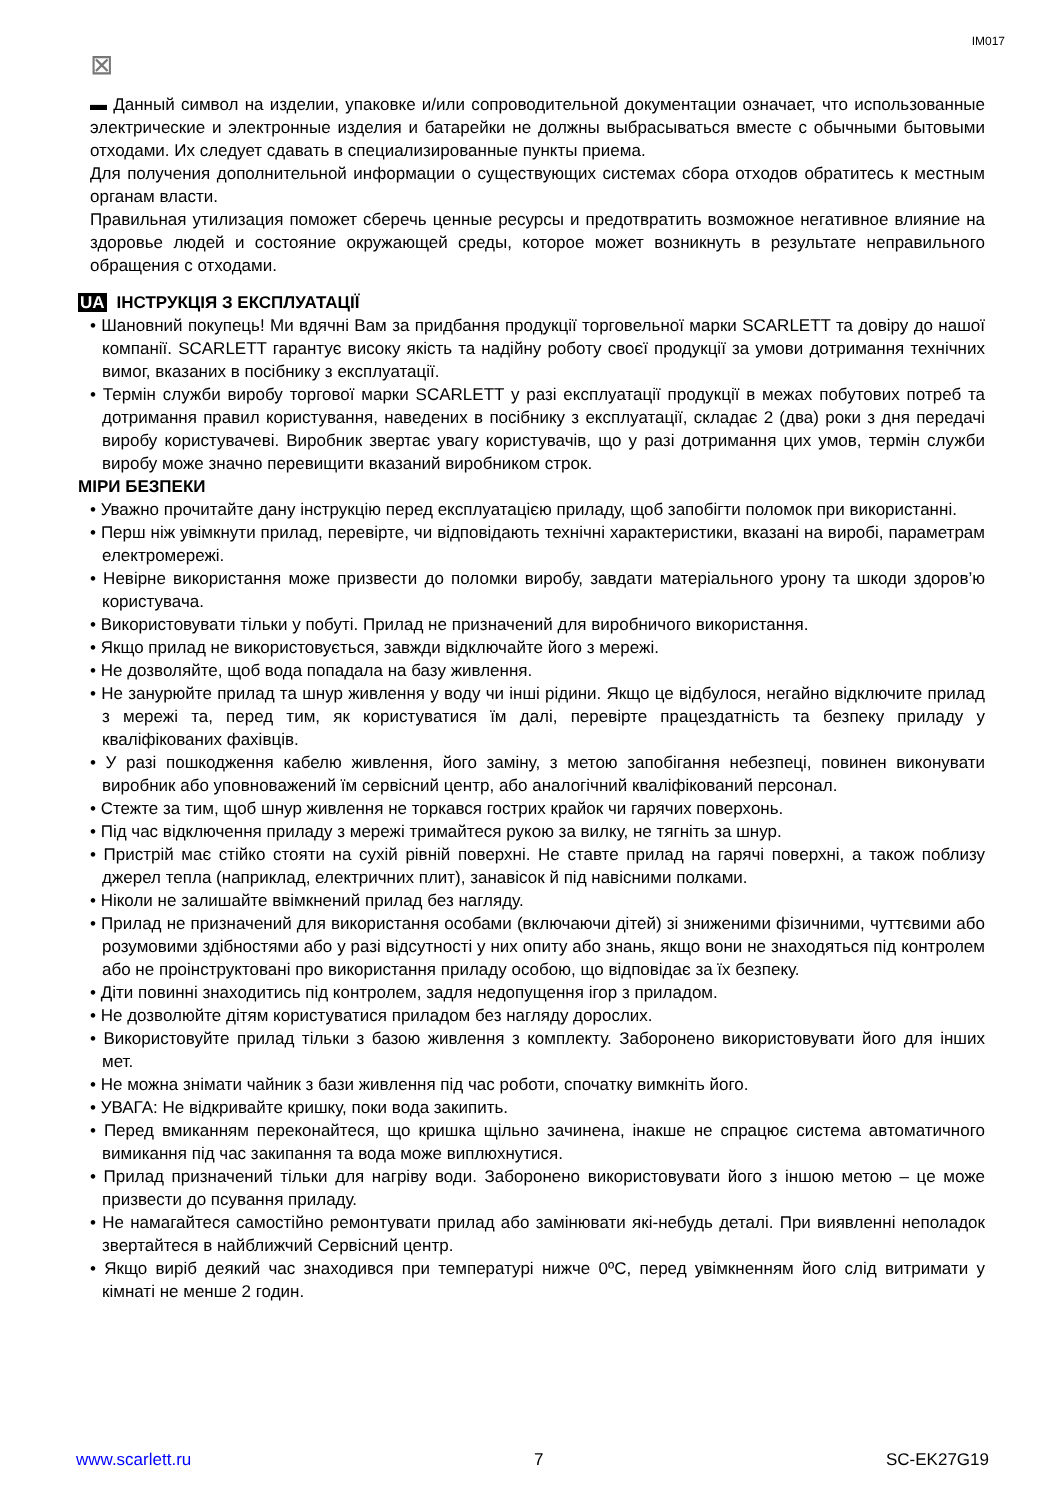IM017
⊠
▬ Данный символ на изделии, упаковке и/или сопроводительной документации означает, что использованные электрические и электронные изделия и батарейки не должны выбрасываться вместе с обычными бытовыми отходами. Их следует сдавать в специализированные пункты приема.
Для получения дополнительной информации о существующих системах сбора отходов обратитесь к местным органам власти.
Правильная утилизация поможет сберечь ценные ресурсы и предотвратить возможное негативное влияние на здоровье людей и состояние окружающей среды, которое может возникнуть в результате неправильного обращения с отходами.
UA ІНСТРУКЦІЯ З ЕКСПЛУАТАЦІЇ
• Шановний покупець! Ми вдячні Вам за придбання продукції торговельної марки SCARLETT та довіру до нашої компанії. SCARLETT гарантує високу якість та надійну роботу своєї продукції за умови дотримання технічних вимог, вказаних в посібнику з експлуатації.
• Термін служби виробу торгової марки SCARLETT у разі експлуатації продукції в межах побутових потреб та дотримання правил користування, наведених в посібнику з експлуатації, складає 2 (два) роки з дня передачі виробу користувачеві. Виробник звертає увагу користувачів, що у разі дотримання цих умов, термін служби виробу може значно перевищити вказаний виробником строк.
МІРИ БЕЗПЕКИ
• Уважно прочитайте дану інструкцію перед експлуатацією приладу, щоб запобігти поломок при використанні.
• Перш ніж увімкнути прилад, перевірте, чи відповідають технічні характеристики, вказані на виробі, параметрам електромережі.
• Невірне використання може призвести до поломки виробу, завдати матеріального урону та шкоди здоров’ю користувача.
• Використовувати тільки у побуті. Прилад не призначений для виробничого використання.
• Якщо прилад не використовується, завжди відключайте його з мережі.
• Не дозволяйте, щоб вода попадала на базу живлення.
• Не занурюйте прилад та шнур живлення у воду чи інші рідини. Якщо це відбулося, негайно відключите прилад з мережі та, перед тим, як користуватися їм далі, перевірте працездатність та безпеку приладу у кваліфікованих фахівців.
• У разі пошкодження кабелю живлення, його заміну, з метою запобігання небезпеці, повинен виконувати виробник або уповноважений їм сервісний центр, або аналогічний кваліфікований персонал.
• Стежте за тим, щоб шнур живлення не торкався гострих крайок чи гарячих поверхонь.
• Під час відключення приладу з мережі тримайтеся рукою за вилку, не тягніть за шнур.
• Пристрій має стійко стояти на сухій рівній поверхні. Не ставте прилад на гарячі поверхні, а також поблизу джерел тепла (наприклад, електричних плит), занавісок й під навісними полками.
• Ніколи не залишайте ввімкнений прилад без нагляду.
• Прилад не призначений для використання особами (включаючи дітей) зі зниженими фізичними, чуттєвими або розумовими здібностями або у разі відсутності у них опиту або знань, якщо вони не знаходяться під контролем або не проінструктовані про використання приладу особою, що відповідає за їх безпеку.
• Діти повинні знаходитись під контролем, задля недопущення ігор з приладом.
• Не дозволюйте дітям користуватися приладом без нагляду дорослих.
• Використовуйте прилад тільки з базою живлення з комплекту. Заборонено використовувати його для інших мет.
• Не можна знімати чайник з бази живлення під час роботи, спочатку вимкніть його.
• УВАГА: Не відкривайте кришку, поки вода закипить.
• Перед вмиканням переконайтеся, що кришка щільно зачинена, інакше не спрацює система автоматичного вимикання під час закипання та вода може виплюхнутися.
• Прилад призначений тільки для нагріву води. Заборонено використовувати його з іншою метою – це може призвести до псування приладу.
• Не намагайтеся самостійно ремонтувати прилад або замінювати які-небудь деталі. При виявленні неполадок звертайтеся в найближчий Сервісний центр.
• Якщо виріб деякий час знаходився при температурі нижче 0ºC, перед увімкненням його слід витримати у кімнаті не менше 2 годин.
www.scarlett.ru 7 SC-EK27G19